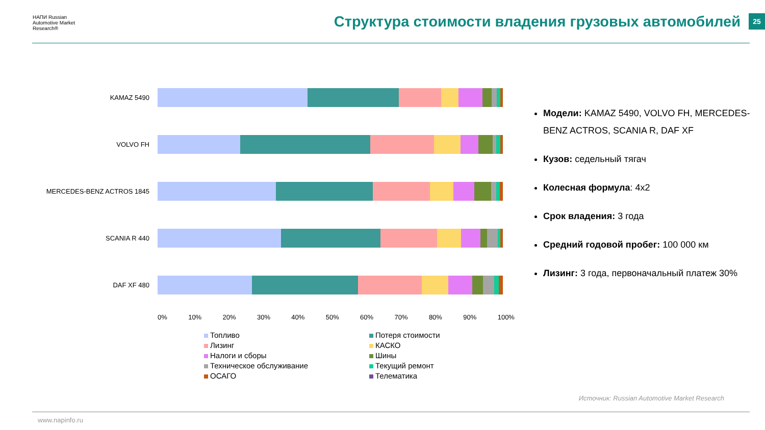НАПИ Russian Automotive Market Research®
Структура стоимости владения грузовых автомобилей
25
KAMAZ 5490
VOLVO FH
MERCEDES-BENZ ACTROS 1845
SCANIA R 440
DAF XF 480
0% 10% 20% 30% 40% 50% 60% 70% 80% 90% 100%
Топливо
Потеря стоимости
Лизинг
КАСКО
Налоги и сборы
Шины
Техническое обслуживание
Текущий ремонт
ОСАГО
Телематика
Модели: KAMAZ 5490, VOLVO FH, MERCEDES-BENZ ACTROS, SCANIA R, DAF XF
Кузов: седельный тягач
Колесная формула: 4х2
Срок владения: 3 года
Средний годовой пробег: 100 000 км
Лизинг: 3 года, первоначальный платеж 30%
Источник: Russian Automotive Market Research
www.napinfo.ru